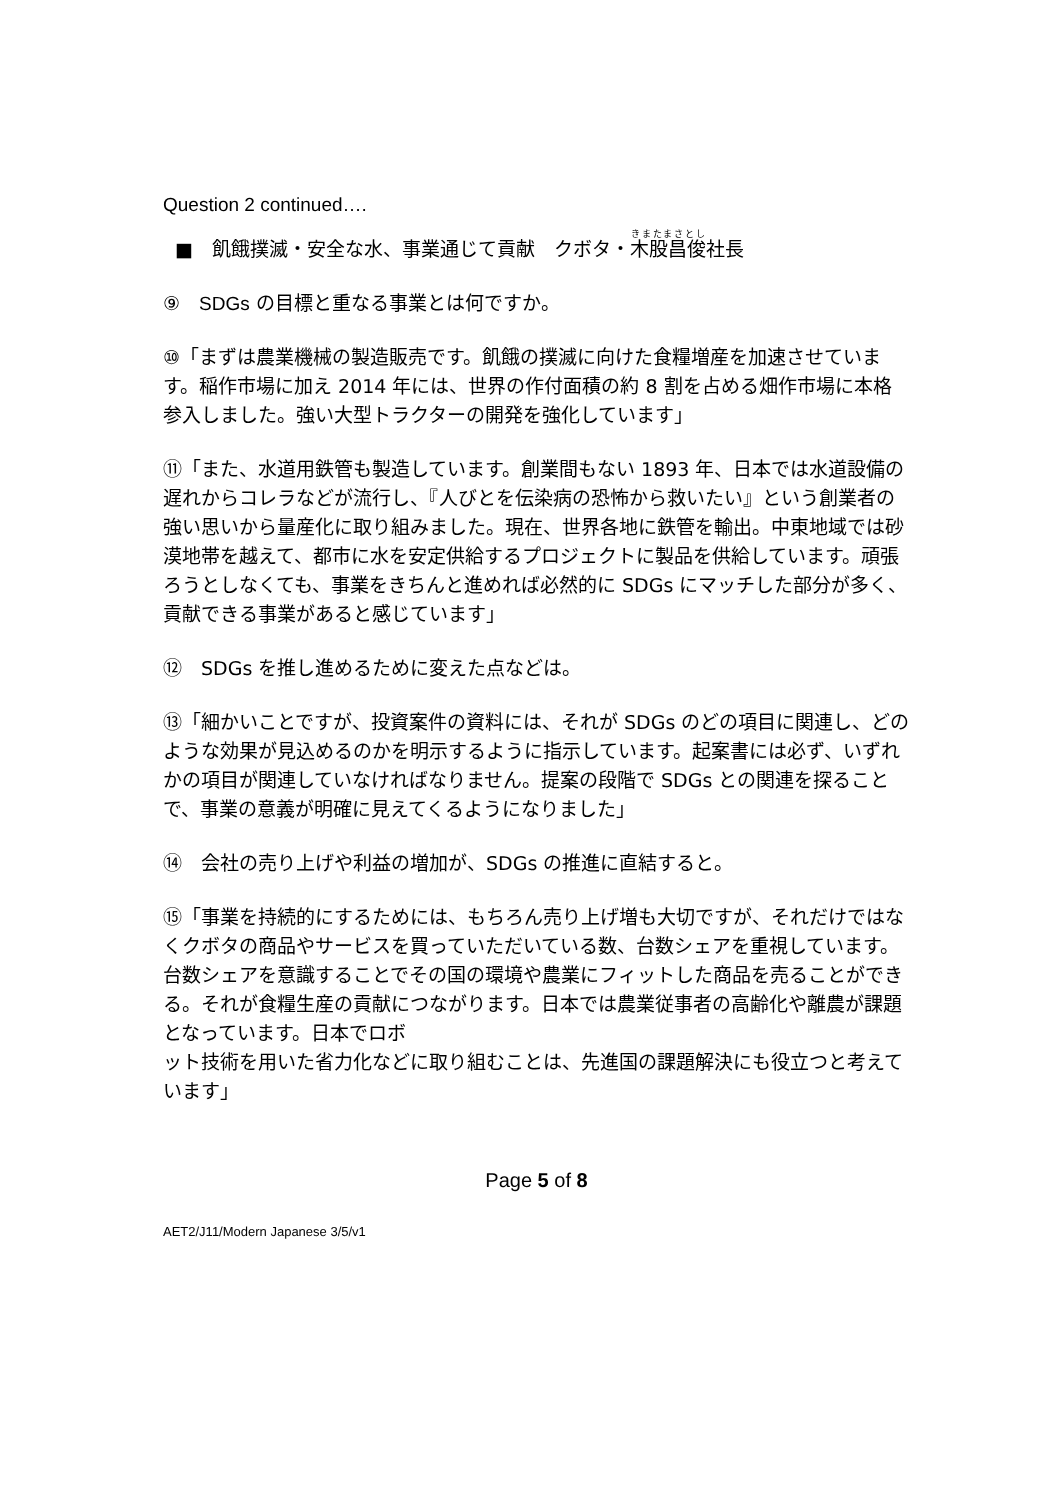Question 2 continued….
■　飢餓撲滅・安全な水、事業通じて貢献　クボタ・木股昌俊社長
⑨　SDGs の目標と重なる事業とは何ですか。
⑩「まずは農業機械の製造販売です。飢餓の撲滅に向けた食糧増産を加速させています。稲作市場に加え 2014 年には、世界の作付面積の約 8 割を占める畑作市場に本格参入しました。強い大型トラクターの開発を強化しています」
⑪「また、水道用鉄管も製造しています。創業間もない 1893 年、日本では水道設備の遅れからコレラなどが流行し、『人びとを伝染病の恐怖から救いたい』という創業者の強い思いから量産化に取り組みました。現在、世界各地に鉄管を輸出。中東地域では砂漠地帯を越えて、都市に水を安定供給するプロジェクトに製品を供給しています。頑張ろうとしなくても、事業をきちんと進めれば必然的に SDGs にマッチした部分が多く、貢献できる事業があると感じています」
⑫　SDGs を推し進めるために変えた点などは。
⑬「細かいことですが、投資案件の資料には、それが SDGs のどの項目に関連し、どのような効果が見込めるのかを明示するように指示しています。起案書には必ず、いずれかの項目が関連していなければなりません。提案の段階で SDGs との関連を探ることで、事業の意義が明確に見えてくるようになりました」
⑭　会社の売り上げや利益の増加が、SDGs の推進に直結すると。
⑮「事業を持続的にするためには、もちろん売り上げ増も大切ですが、それだけではなくクボタの商品やサービスを買っていただいている数、台数シェアを重視しています。台数シェアを意識することでその国の環境や農業にフィットした商品を売ることができる。それが食糧生産の貢献につながります。日本では農業従事者の高齢化や離農が課題となっています。日本でロボ
ット技術を用いた省力化などに取り組むことは、先進国の課題解決にも役立つと考えています」
Page 5 of 8
AET2/J11/Modern Japanese 3/5/v1